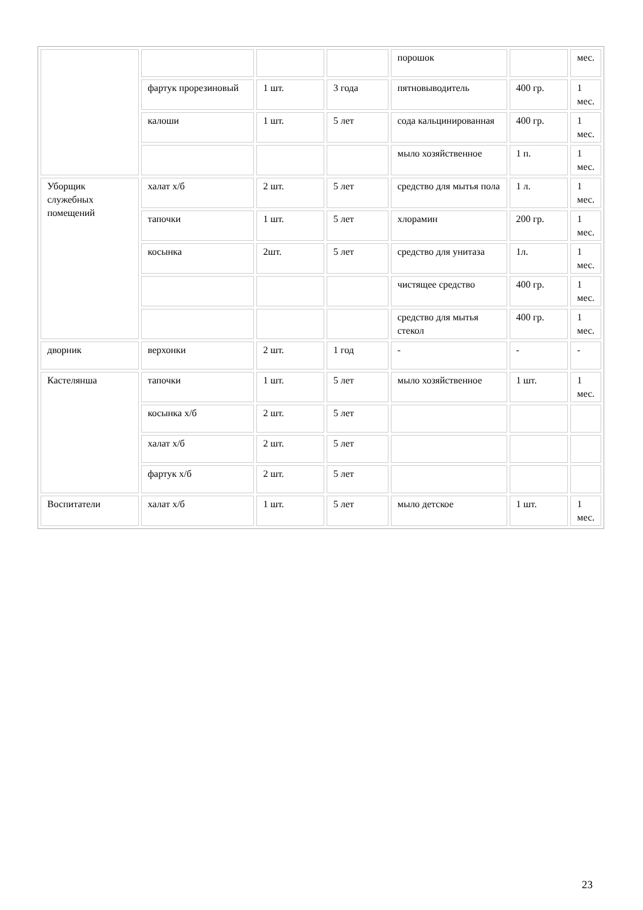| | | | | порошок | | мес. |
| | фартук прорезиновый | 1 шт. | 3 года | пятновыводитель | 400 гр. | 1 мес. |
| | калоши | 1 шт. | 5 лет | сода кальцинированная | 400 гр. | 1 мес. |
| | | | | мыло хозяйственное | 1 п. | 1 мес. |
| Уборщик служебных помещений | халат х/б | 2 шт. | 5 лет | средство для мытья пола | 1 л. | 1 мес. |
| | тапочки | 1 шт. | 5 лет | хлорамин | 200 гр. | 1 мес. |
| | косынка | 2шт. | 5 лет | средство для унитаза | 1л. | 1 мес. |
| | | | | чистящее средство | 400 гр. | 1 мес. |
| | | | | средство для мытья стекол | 400 гр. | 1 мес. |
| дворник | верхонки | 2 шт. | 1 год | - | - | - |
| Кастелянша | тапочки | 1 шт. | 5 лет | мыло хозяйственное | 1 шт. | 1 мес. |
| | косынка х/б | 2 шт. | 5 лет | | | |
| | халат х/б | 2 шт. | 5 лет | | | |
| | фартук х/б | 2 шт. | 5 лет | | | |
| Воспитатели | халат х/б | 1 шт. | 5 лет | мыло детское | 1 шт. | 1 мес. |
23